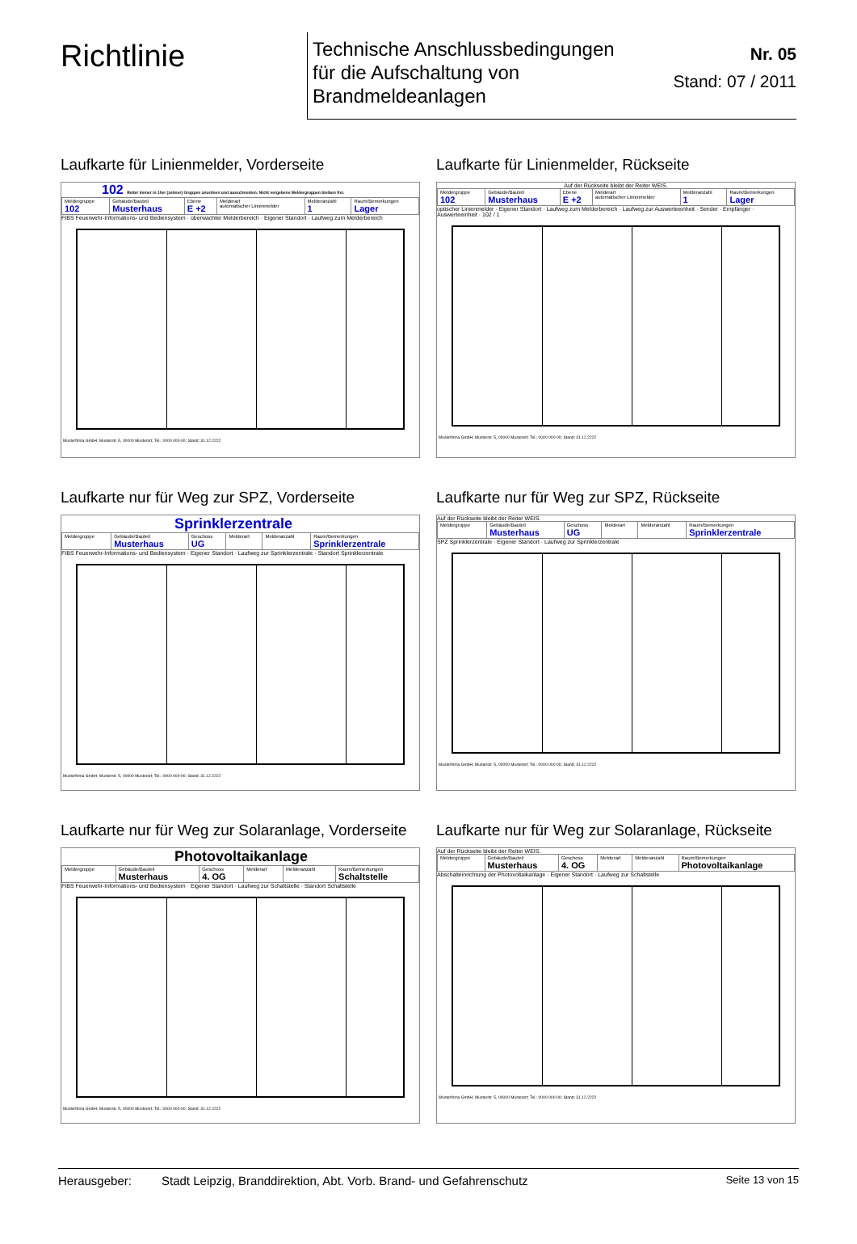Richtlinie
Technische Anschlussbedingungen
für die Aufschaltung von
Brandmeldeanlagen
Nr. 05
Stand: 07 / 2011
Laufkarte für Linienmelder, Vorderseite
102 Reiter immer in 10er (zehner) Gruppen anordnen und ausschneiden. Nicht vergebene Meldergruppen bleiben frei.
| Meldergruppe 102 | Gebäude/Bauteil Musterhaus | Ebene E +2 | Melderart automatischer Linienmelder | Melderanzahl 1 | Raum/Bemerkungen Lager |
FIBS Feuerwehr-Informations- und Bediensystem · überwachter Melderbereich · Eigener Standort · Laufweg zum Melderbereich
Musterfirma GmbH; Musterstr. 5, 00000 Musterort; Tel.: 0000 000-00; Stand: 31.12.2222
Laufkarte für Linienmelder, Rückseite
Auf der Rückseite bleibt der Reiter WEIS.
| Meldergruppe 102 | Gebäude/Bauteil Musterhaus | Ebene E +2 | Melderart automatischer Linienmelder | Melderanzahl 1 | Raum/Bemerkungen Lager |
optischer Linienmelder · Eigener Standort · Laufweg zum Melderbereich · Laufweg zur Auswerteeinheit · Sender · Empfänger · Auswerteeinheit · 102 / 1
Musterfirma GmbH; Musterstr. 5, 00000 Musterort; Tel.: 0000 000-00; Stand: 31.12.2222
Laufkarte nur für Weg zur SPZ, Vorderseite
Sprinklerzentrale
| Meldergruppe | Gebäude/Bauteil Musterhaus | Geschoss UG | Melderart | Melderanzahl | Raum/Bemerkungen Sprinklerzentrale |
FIBS Feuerwehr-Informations- und Bediensystem · Eigener Standort · Laufweg zur Sprinklerzentrale · Standort Sprinklerzentrale
Musterfirma GmbH; Musterstr. 5, 00000 Musterort; Tel.: 0000 000-00; Stand: 31.12.2222
Laufkarte nur für Weg zur SPZ, Rückseite
Auf der Rückseite bleibt der Reiter WEIS.
| Meldergruppe | Gebäude/Bauteil Musterhaus | Geschoss UG | Melderart | Melderanzahl | Raum/Bemerkungen Sprinklerzentrale |
SPZ Sprinklerzentrale · Eigener Standort · Laufweg zur Sprinklerzentrale
Musterfirma GmbH; Musterstr. 5, 00000 Musterort; Tel.: 0000 000-00; Stand: 31.12.2222
Laufkarte nur für Weg zur Solaranlage, Vorderseite
Photovoltaikanlage
| Meldergruppe | Gebäude/Bauteil Musterhaus | Geschoss 4. OG | Melderart | Melderanzahl | Raum/Bemerkungen Schaltstelle |
FIBS Feuerwehr-Informations- und Bediensystem · Eigener Standort · Laufweg zur Schaltstelle · Standort Schaltstelle
Musterfirma GmbH; Musterstr. 5, 00000 Musterort; Tel.: 0000 000-00; Stand: 31.12.2222
Laufkarte nur für Weg zur Solaranlage, Rückseite
Auf der Rückseite bleibt der Reiter WEIS.
| Meldergruppe | Gebäude/Bauteil Musterhaus | Geschoss 4. OG | Melderart | Melderanzahl | Raum/Bemerkungen Photovoltaikanlage |
Abschalteinrichtung der Photovoltaikanlage · Eigener Standort · Laufweg zur Schaltstelle
Musterfirma GmbH; Musterstr. 5, 00000 Musterort; Tel.: 0000 000-00; Stand: 31.12.2222
Herausgeber: Stadt Leipzig, Branddirektion, Abt. Vorb. Brand- und Gefahrenschutz Seite 13 von 15